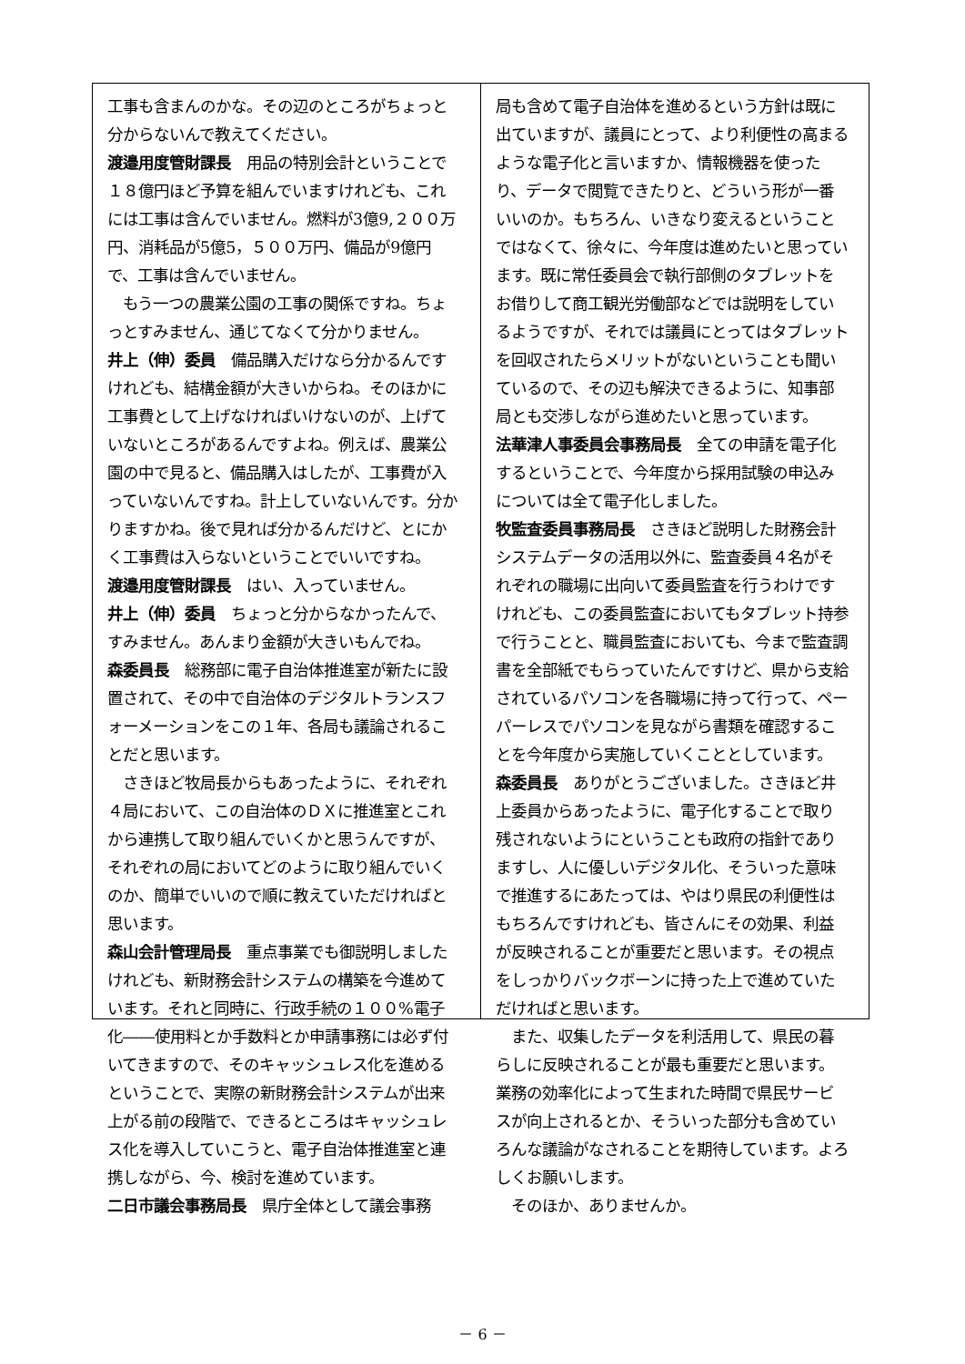工事も含まんのかな。その辺のところがちょっと分からないんで教えてください。
渡邉用度管財課長　用品の特別会計ということで１８億円ほど予算を組んでいますけれども、これには工事は含んでいません。燃料が3億9,２００万円、消耗品が5億5，５００万円、備品が9億円で、工事は含んでいません。
　もう一つの農業公園の工事の関係ですね。ちょっとすみません、通じてなくて分かりません。
井上（伸）委員　備品購入だけなら分かるんですけれども、結構金額が大きいからね。そのほかに工事費として上げなければいけないのが、上げていないところがあるんですよね。例えば、農業公園の中で見ると、備品購入はしたが、工事費が入っていないんですね。計上していないんです。分かりますかね。後で見れば分かるんだけど、とにかく工事費は入らないということでいいですね。
渡邉用度管財課長　はい、入っていません。
井上（伸）委員　ちょっと分からなかったんで、すみません。あんまり金額が大きいもんでね。
森委員長　総務部に電子自治体推進室が新たに設置されて、その中で自治体のデジタルトランスフォーメーションをこの１年、各局も議論されることだと思います。
　さきほど牧局長からもあったように、それぞれ４局において、この自治体のＤＸに推進室とこれから連携して取り組んでいくかと思うんですが、それぞれの局においてどのように取り組んでいくのか、簡単でいいので順に教えていただければと思います。
森山会計管理局長　重点事業でも御説明しましたけれども、新財務会計システムの構築を今進めています。それと同時に、行政手続の１００%電子化――使用料とか手数料とか申請事務には必ず付いてきますので、そのキャッシュレス化を進めるということで、実際の新財務会計システムが出来上がる前の段階で、できるところはキャッシュレス化を導入していこうと、電子自治体推進室と連携しながら、今、検討を進めています。
二日市議会事務局長　県庁全体として議会事務
局も含めて電子自治体を進めるという方針は既に出ていますが、議員にとって、より利便性の高まるような電子化と言いますか、情報機器を使ったり、データで閲覧できたりと、どういう形が一番いいのか。もちろん、いきなり変えるということではなくて、徐々に、今年度は進めたいと思っています。既に常任委員会で執行部側のタブレットをお借りして商工観光労働部などでは説明をしているようですが、それでは議員にとってはタブレットを回収されたらメリットがないということも聞いているので、その辺も解決できるように、知事部局とも交渉しながら進めたいと思っています。
法華津人事委員会事務局長　全ての申請を電子化するということで、今年度から採用試験の申込みについては全て電子化しました。
牧監査委員事務局長　さきほど説明した財務会計システムデータの活用以外に、監査委員４名がそれぞれの職場に出向いて委員監査を行うわけですけれども、この委員監査においてもタブレット持参で行うことと、職員監査においても、今まで監査調書を全部紙でもらっていたんですけど、県から支給されているパソコンを各職場に持って行って、ペーパーレスでパソコンを見ながら書類を確認することを今年度から実施していくこととしています。
森委員長　ありがとうございました。さきほど井上委員からあったように、電子化することで取り残されないようにということも政府の指針でありますし、人に優しいデジタル化、そういった意味で推進するにあたっては、やはり県民の利便性はもちろんですけれども、皆さんにその効果、利益が反映されることが重要だと思います。その視点をしっかりバックボーンに持った上で進めていただければと思います。
　また、収集したデータを利活用して、県民の暮らしに反映されることが最も重要だと思います。業務の効率化によって生まれた時間で県民サービスが向上されるとか、そういった部分も含めていろんな議論がなされることを期待しています。よろしくお願いします。
　そのほか、ありませんか。
－ 6 －